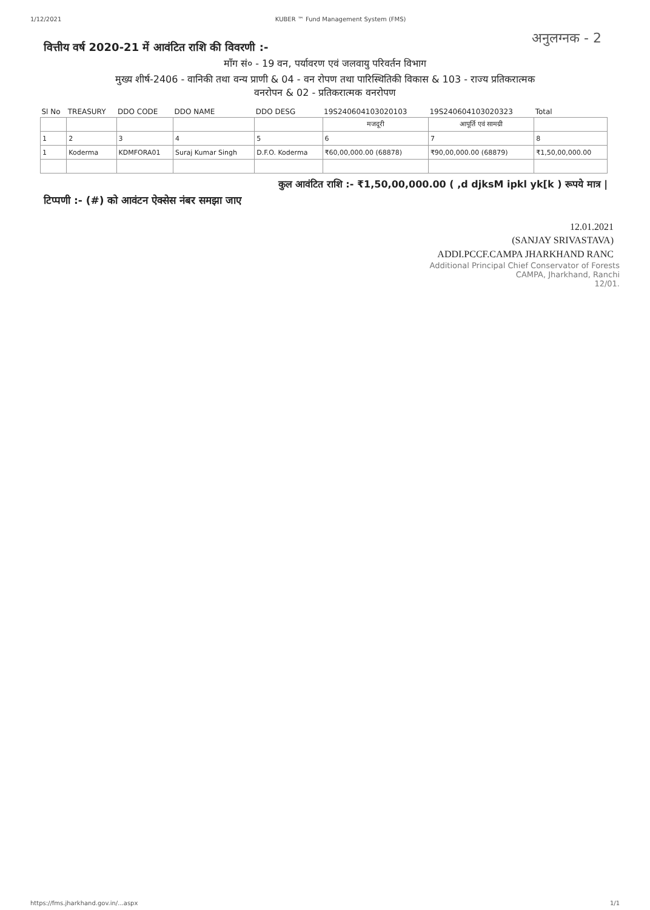1/12/2021 KUBER ™ Fund Management System (FMS)
अनुलग्नक - 2
वित्तीय वर्ष 2020-21 में आवंटित राशि की विवरणी :-
माँग सं० - 19 वन, पर्यावरण एवं जलवायु परिवर्तन विभाग
मुख्य शीर्ष-2406 - वानिकी तथा वन्य प्राणी & 04 - वन रोपण तथा पारिस्थितिकी विकास & 103 - राज्य प्रतिकरात्मक
वनरोपन & 02 - प्रतिकरात्मक वनरोपण
| Sl No | TREASURY | DDO CODE | DDO NAME | DDO DESG | 19S240604103020103 | 19S240604103020323 | Total |
| --- | --- | --- | --- | --- | --- | --- | --- |
| | | | | | मजदूरी | आपूर्ति एवं सामग्री | |
| 1 | 2 | 3 | 4 | 5 | 6 | 7 | 8 |
| 1 | Koderma | KDMFORA01 | Suraj Kumar Singh | D.F.O. Koderma | ₹60,00,000.00 (68878) | ₹90,00,000.00 (68879) | ₹1,50,00,000.00 |
कुल आवंटित राशि :- ₹1,50,00,000.00 ( ,d djksM ipkl yk[k ) रूपये मात्र |
टिप्पणी :- (#) को आवंटन ऐक्सेस नंबर समझा जाए
12.01.2021
(SANJAY SRIVASTAVA)
ADDI.PCCF.CAMPA JHARKHAND RANC
Additional Principal Chief Conservator of Forests
CAMPA, Jharkhand, Ranchi
12/01.
https://fms.jharkhand.gov.in/...aspx 1/1